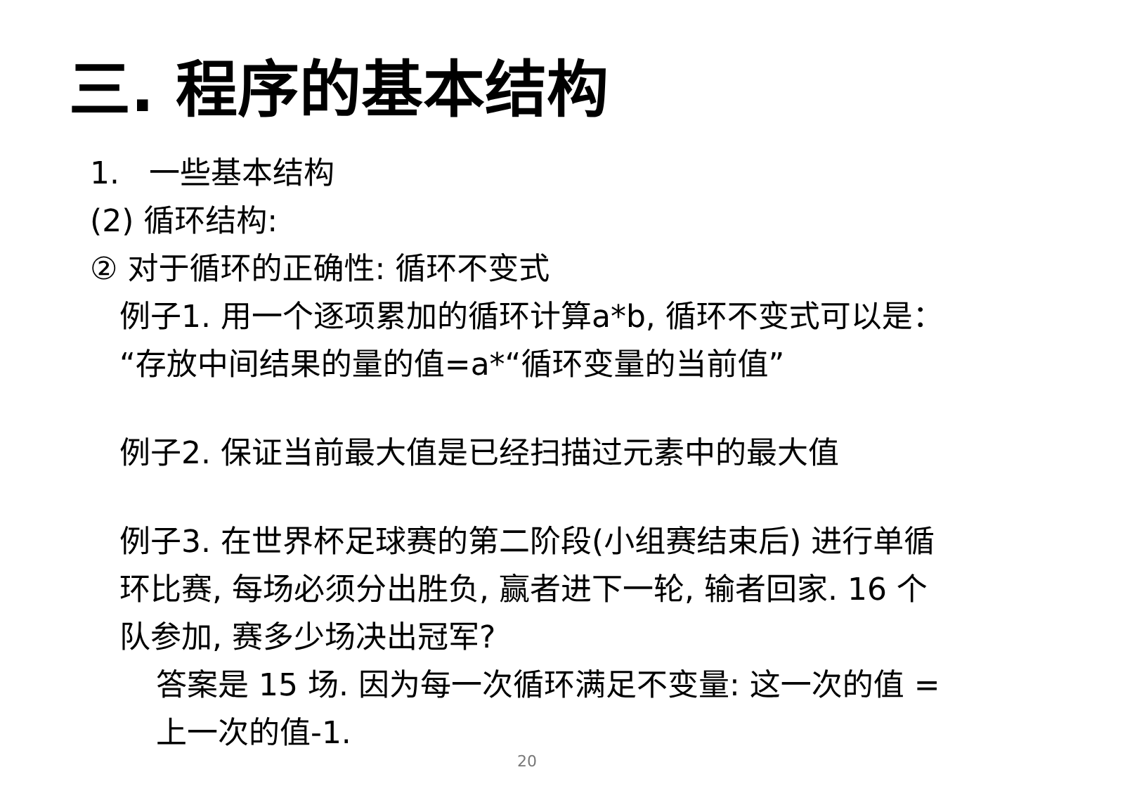三. 程序的基本结构
1. 一些基本结构
(2) 循环结构:
② 对于循环的正确性: 循环不变式
例子1. 用一个逐项累加的循环计算a*b, 循环不变式可以是：“存放中间结果的量的值=a*“循环变量的当前值”
例子2. 保证当前最大值是已经扫描过元素中的最大值
例子3. 在世界杯足球赛的第二阶段(小组赛结束后) 进行单循环比赛, 每场必须分出胜负, 赢者进下一轮, 输者回家. 16 个队参加, 赛多少场决出冠军?
答案是 15 场. 因为每一次循环满足不变量: 这一次的值 = 上一次的值-1.
20